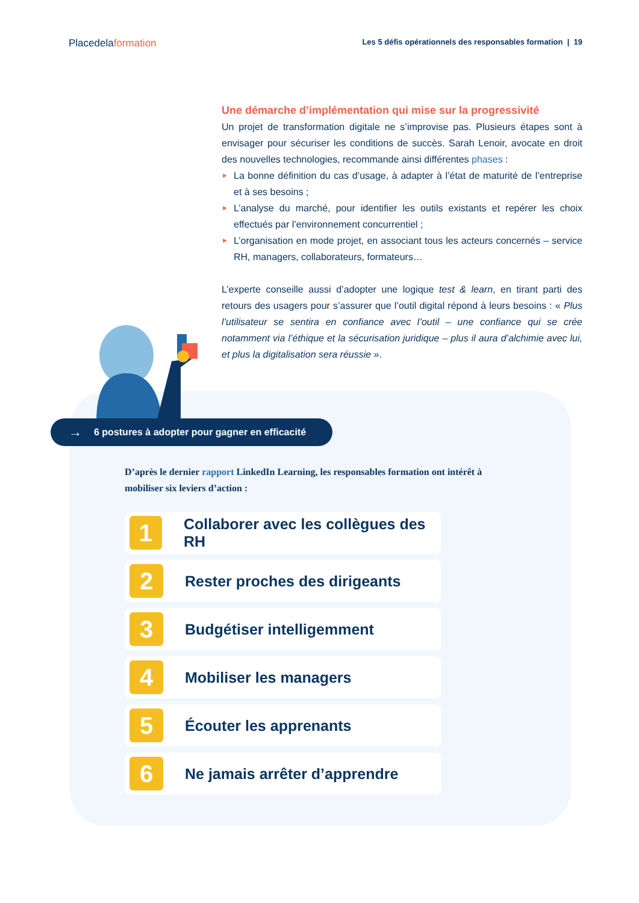Placedelaformation
Les 5 défis opérationnels des responsables formation | 19
Une démarche d’implémentation qui mise sur la progressivité
Un projet de transformation digitale ne s’improvise pas. Plusieurs étapes sont à envisager pour sécuriser les conditions de succès. Sarah Lenoir, avocate en droit des nouvelles technologies, recommande ainsi différentes phases :
► La bonne définition du cas d’usage, à adapter à l’état de maturité de l’entreprise et à ses besoins ;
► L’analyse du marché, pour identifier les outils existants et repérer les choix effectués par l’environnement concurrentiel ;
► L’organisation en mode projet, en associant tous les acteurs concernés – service RH, managers, collaborateurs, formateurs…
L’experte conseille aussi d’adopter une logique test & learn, en tirant parti des retours des usagers pour s’assurer que l’outil digital répond à leurs besoins : « Plus l’utilisateur se sentira en confiance avec l’outil – une confiance qui se crée notamment via l’éthique et la sécurisation juridique – plus il aura d’alchimie avec lui, et plus la digitalisation sera réussie ».
→ 6 postures à adopter pour gagner en efficacité
D’après le dernier rapport LinkedIn Learning, les responsables formation ont intérêt à mobiliser six leviers d’action :
1 Collaborer avec les collègues des RH
2 Rester proches des dirigeants
3 Budgétiser intelligemment
4 Mobiliser les managers
5 Écouter les apprenants
6 Ne jamais arrêter d’apprendre